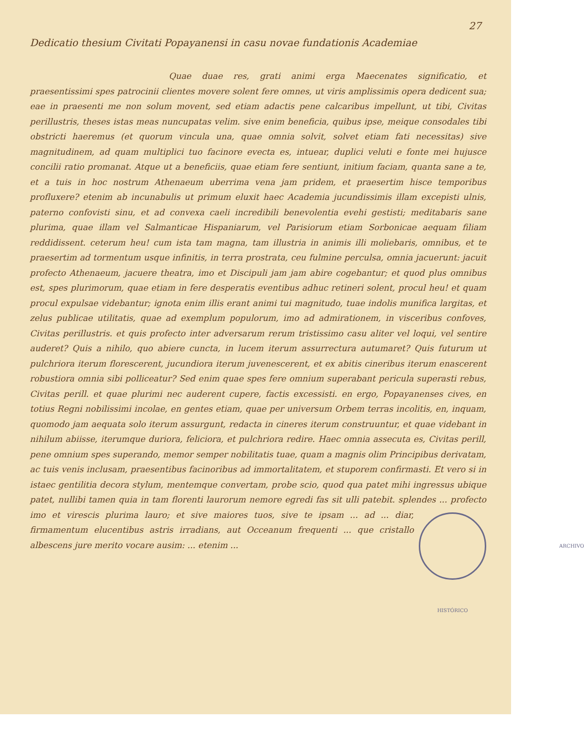27
Dedicatio thesium Civitati Popayanensi in casu novae fundationis Academiae
Quae duae res, grati animi erga Maecenates significatio, et praesentissimi spes patrocinii clientes movere solent fere omnes, ut viris amplissimis opera dedicent sua; eae in praesenti me non solum movent, sed etiam adactis pene calcaribus impellunt, ut tibi, Civitas perillustris, theses istas meas nuncupatas velim. sive enim beneficia, quibus ipse, meique consodales tibi obstricti haeremus (et quorum vincula una, quae omnia solvit, solvet etiam fati necessitas) sive magnitudinem, ad quam multiplici tuo facinore evecta es, intuear, duplici veluti e fonte mei hujusce concilii ratio promanat. Atque ut a beneficiis, quae etiam fere sentiunt, initium faciam, quanta sane a te, et a tuis in hoc nostrum Athenaeum uberrima vena jam pridem, et praesertim hisce temporibus profluxere? etenim ab incunabulis ut primum eluxit haec Academia jucundissimis illam excepisti ulnis, paterno confovisti sinu, et ad convexa caeli incredibili benevolentia evehi gestisti; meditabaris sane plurima, quae illam vel Salmanticae Hispaniarum, vel Parisiorum etiam Sorbonicae aequam filiam reddidissent. ceterum heu! cum ista tam magna, tam illustria in animis illi moliebaris, omnibus, et te praesertim ad tormentum usque infinitis, in terra prostrata, ceu fulmine perculsa, omnia jacuerunt: jacuit profecto Athenaeum, jacuere theatra, imo et Discipuli jam jam abire cogebantur; et quod plus omnibus est, spes plurimorum, quae etiam in fere desperatis eventibus adhuc retineri solent, procul heu! et quam procul expulsae videbantur; ignota enim illis erant animi tui magnitudo, tuae indolis munifica largitas, et zelus publicae utilitatis, quae ad exemplum populorum, imo ad admirationem, in visceribus confoves, Civitas perillustris. et quis profecto inter adversarum rerum tristissimo casu aliter vel loqui, vel sentire auderet? Quis a nihilo, quo abiere cuncta, in lucem iterum assurrectura autumaret? Quis futurum ut pulchriora iterum florescerent, jucundiora iterum juvenescerent, et ex abitis cineribus iterum enascerent robustiora omnia sibi polliceatur? Sed enim quae spes fere omnium superabant pericula superasti rebus, Civitas perill. et quae plurimi nec auderent cupere, factis excessisti. en ergo, Popayanenses cives, en totius Regni nobilissimi incolae, en gentes etiam, quae per universum Orbem terras incolitis, en, inquam, quomodo jam aequata solo iterum assurgunt, redacta in cineres iterum construuntur, et quae videbant in nihilum abiisse, iterumque duriora, feliciora, et pulchriora redire. Haec omnia assecuta es, Civitas perill, pene omnium spes superando, memor semper nobilitatis tuae, quam a magnis olim Principibus derivatam, ac tuis venis inclusam, praesentibus facinoribus ad immortalitatem, et stuporem confirmasti. Et vero si in istaec gentilitia decora stylum, mentemque convertam, probe scio, quod qua patet mihi ingressus ubique patet, nullibi tamen quia in tam florenti laurorum nemore egredi fas sit ulli patebit. splendes ... profecto ARCHIVO HISTÓRICO imo et virescis plurima lauro; et sive maiores tuos, sive te ipsam ... ad ... diar, firmamentum elucentibus astris irradians, aut Occeanum frequenti ... que cristallo albescens jure merito vocare ausim: ... etenim ...